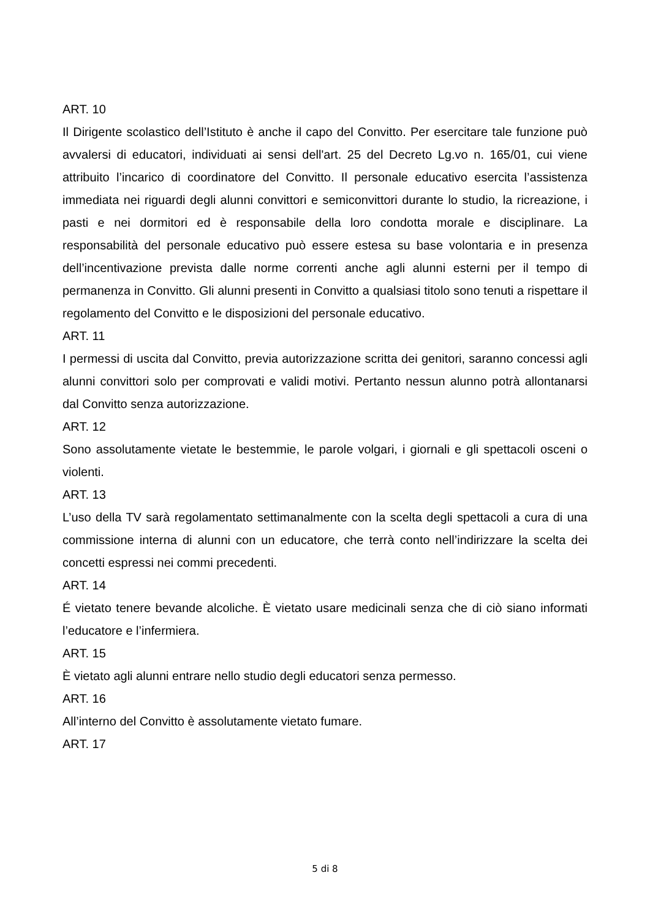ART. 10
Il Dirigente scolastico dell’Istituto è anche il capo del Convitto. Per esercitare tale funzione può avvalersi di educatori, individuati ai sensi dell'art. 25 del Decreto Lg.vo n. 165/01, cui viene attribuito l’incarico di coordinatore del Convitto. Il personale educativo esercita l’assistenza immediata nei riguardi degli alunni convittori e semiconvittori durante lo studio, la ricreazione, i pasti e nei dormitori ed è responsabile della loro condotta morale e disciplinare. La responsabilità del personale educativo può essere estesa su base volontaria e in presenza dell’incentivazione prevista dalle norme correnti anche agli alunni esterni per il tempo di permanenza in Convitto. Gli alunni presenti in Convitto a qualsiasi titolo sono tenuti a rispettare il regolamento del Convitto e le disposizioni del personale educativo.
ART. 11
I permessi di uscita dal Convitto, previa autorizzazione scritta dei genitori, saranno concessi agli alunni convittori solo per comprovati e validi motivi. Pertanto nessun alunno potrà allontanarsi dal Convitto senza autorizzazione.
ART. 12
Sono assolutamente vietate le bestemmie, le parole volgari, i giornali e gli spettacoli osceni o violenti.
ART. 13
L’uso della TV sarà regolamentato settimanalmente con la scelta degli spettacoli a cura di una commissione interna di alunni con un educatore, che terrà conto nell’indirizzare la scelta dei concetti espressi nei commi precedenti.
ART. 14
É vietato tenere bevande alcoliche. È vietato usare medicinali senza che di ciò siano informati l’educatore e l’infermiera.
ART. 15
È vietato agli alunni entrare nello studio degli educatori senza permesso.
ART. 16
All’interno del Convitto è assolutamente vietato fumare.
ART. 17
5 di 8